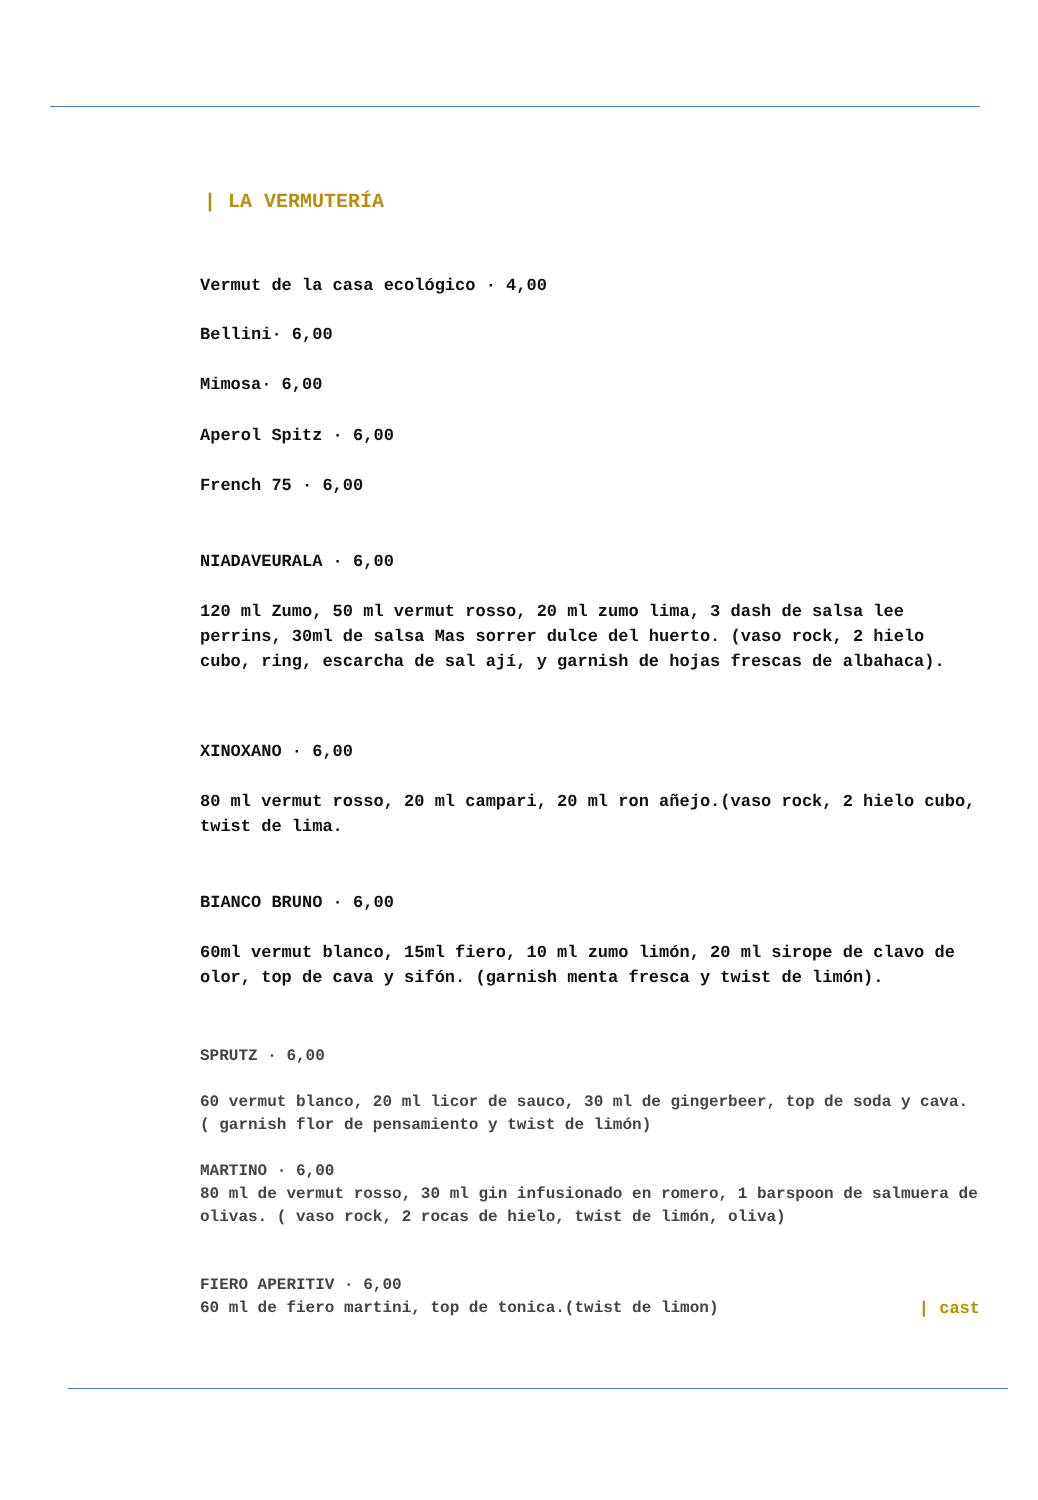| LA VERMUTERÍA
Vermut de la casa ecológico · 4,00
Bellini· 6,00
Mimosa· 6,00
Aperol Spitz · 6,00
French 75 · 6,00
NIADAVEURALA · 6,00
120 ml Zumo, 50 ml vermut rosso, 20 ml zumo lima, 3 dash de salsa lee perrins, 30ml de salsa Mas sorrer dulce del huerto. (vaso rock, 2 hielo cubo, ring, escarcha de sal ají, y garnish de hojas frescas de albahaca).
XINOXANO · 6,00
80 ml vermut rosso, 20 ml campari, 20 ml ron añejo.(vaso rock, 2 hielo cubo, twist de lima.
BIANCO BRUNO · 6,00
60ml vermut blanco, 15ml fiero, 10 ml zumo limón, 20 ml sirope de clavo de olor, top de cava y sifón. (garnish menta fresca y twist de limón).
SPRUTZ · 6,00
60 vermut blanco, 20 ml licor de sauco, 30 ml de gingerbeer, top de soda y cava. ( garnish flor de pensamiento y twist de limón)
MARTINO · 6,00
80 ml de vermut rosso, 30 ml gin infusionado en romero, 1 barspoon de salmuera de olivas. ( vaso rock, 2 rocas de hielo, twist de limón, oliva)
FIERO APERITIV · 6,00
60 ml de fiero martini, top de tonica.(twist de limon) | cast